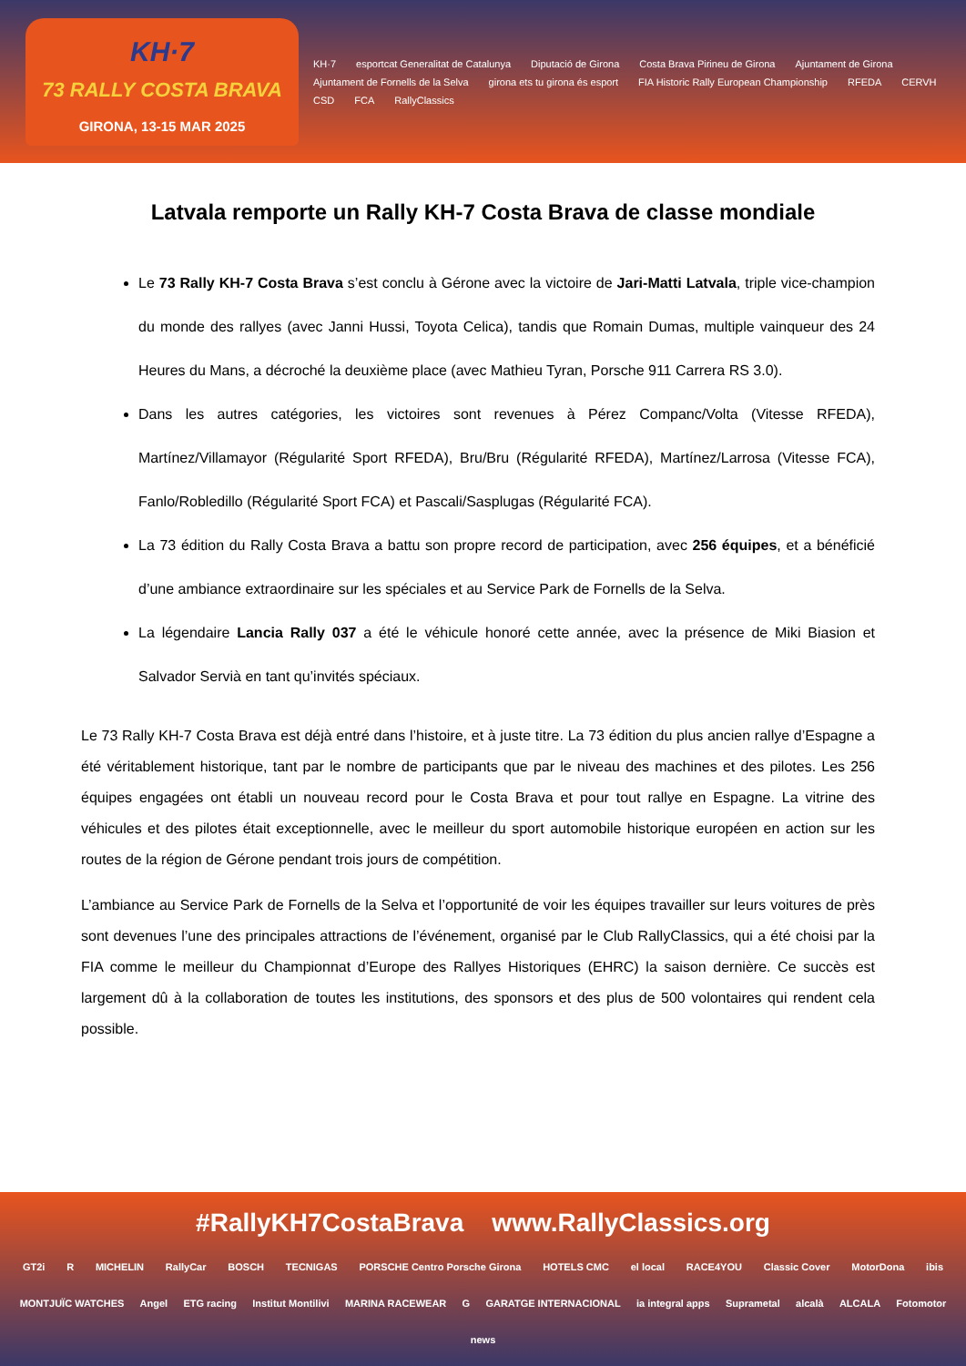KH·7
73 RALLY COSTA BRAVA
GIRONA, 13-15 MAR 2025
KH·7 esportcat Generalitat de Catalunya Diputació de Girona Costa Brava Pirineu de Girona Ajuntament de Girona Ajuntament de Fornells de la Selva girona ets tu girona és esport FIA Historic Rally European Championship RFEDA CERVH CSD FCA RallyClassics
Latvala remporte un Rally KH-7 Costa Brava de classe mondiale
Le 73 Rally KH-7 Costa Brava s’est conclu à Gérone avec la victoire de Jari-Matti Latvala, triple vice-champion du monde des rallyes (avec Janni Hussi, Toyota Celica), tandis que Romain Dumas, multiple vainqueur des 24 Heures du Mans, a décroché la deuxième place (avec Mathieu Tyran, Porsche 911 Carrera RS 3.0).
Dans les autres catégories, les victoires sont revenues à Pérez Companc/Volta (Vitesse RFEDA), Martínez/Villamayor (Régularité Sport RFEDA), Bru/Bru (Régularité RFEDA), Martínez/Larrosa (Vitesse FCA), Fanlo/Robledillo (Régularité Sport FCA) et Pascali/Sasplugas (Régularité FCA).
La 73 édition du Rally Costa Brava a battu son propre record de participation, avec 256 équipes, et a bénéficié d’une ambiance extraordinaire sur les spéciales et au Service Park de Fornells de la Selva.
La légendaire Lancia Rally 037 a été le véhicule honoré cette année, avec la présence de Miki Biasion et Salvador Servià en tant qu’invités spéciaux.
Le 73 Rally KH-7 Costa Brava est déjà entré dans l’histoire, et à juste titre. La 73 édition du plus ancien rallye d’Espagne a été véritablement historique, tant par le nombre de participants que par le niveau des machines et des pilotes. Les 256 équipes engagées ont établi un nouveau record pour le Costa Brava et pour tout rallye en Espagne. La vitrine des véhicules et des pilotes était exceptionnelle, avec le meilleur du sport automobile historique européen en action sur les routes de la région de Gérone pendant trois jours de compétition.
L’ambiance au Service Park de Fornells de la Selva et l’opportunité de voir les équipes travailler sur leurs voitures de près sont devenues l’une des principales attractions de l’événement, organisé par le Club RallyClassics, qui a été choisi par la FIA comme le meilleur du Championnat d’Europe des Rallyes Historiques (EHRC) la saison dernière. Ce succès est largement dû à la collaboration de toutes les institutions, des sponsors et des plus de 500 volontaires qui rendent cela possible.
#RallyKH7CostaBrava www.RallyClassics.org
GT2i R MICHELIN RallyCar BOSCH TECNIGAS PORSCHE Centro Porsche Girona HOTELS CMC el local RACE4YOU Classic Cover MotorDona ibis MONTJUÏC WATCHES Angel ETG racing Institut Montilivi MARINA RACEWEAR G GARATGE INTERNACIONAL ia integral apps Suprametal alcalà ALCALA Fotomotor news